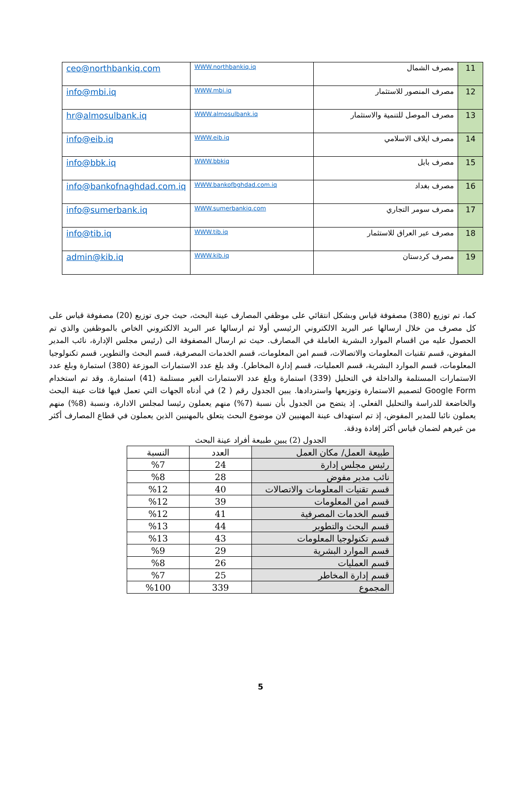| 11 | مصرف الشمال | WWW.northbankiq.iq | ceo@northbankiq.com |
| 12 | مصرف المنصور للاستثمار | WWW.mbi.iq | info@mbi.iq |
| 13 | مصرف الموصل للتنمية والاستثمار | WWW.almosulbank.iq | hr@almosulbank.iq |
| 14 | مصرف ايلاف الاسلامي | WWW.eib.iq | info@eib.iq |
| 15 | مصرف بابل | WWW.bbkiq | info@bbk.iq |
| 16 | مصرف بغداد | WWW.bankofbghdad.com.iq | info@bankofnaghdad.com.iq |
| 17 | مصرف سومر التجاري | WWW.sumerbankiq.com | info@sumerbank.iq |
| 18 | مصرف عبر العراق للاستثمار | WWW.tib.iq | info@tib.iq |
| 19 | مصرف كردستان | WWW.kib.iq | admin@kib.iq |
كما، تم توزيع (380) مصفوفة قياس وبشكل انتقائي على موظفي المصارف عينة البحث، حيث جرى توزيع (20) مصفوفة قياس على كل مصرف من خلال ارسالها عبر البريد الالكتروني الرئيسي أولا ثم ارسالها عبر البريد الالكتروني الخاص بالموظفين والذي تم الحصول عليه من اقسام الموارد البشرية العاملة في المصارف. حيث تم ارسال المصفوفة الى (رئيس مجلس الإدارة، نائب المدير المفوض، قسم تقنيات المعلومات والاتصالات، قسم امن المعلومات، قسم الخدمات المصرفية، قسم البحث والتطوير، قسم تكنولوجيا المعلومات، قسم الموارد البشرية، قسم العمليات، قسم إدارة المخاطر). وقد بلغ عدد الاستمارات الموزعة (380) استمارة وبلغ عدد الاستمارات المستلمة والداخلة في التحليل (339) استمارة وبلغ عدد الاستمارات الغير مستلمة (41) استمارة. وقد تم استخدام Google Form لتصميم الاستمارة وتوزيعها واستردادها. يبين الجدول رقم ( 2) في أدناه الجهات التي تعمل فيها فئات عينة البحث والخاضعة للدراسة والتحليل الفعلي. إذ يتضح من الجدول بأن نسبة (7%) منهم يعملون رئيسا لمجلس الادارة، ونسبة (8%) منهم يعملون نائبا للمدير المفوض، إذ تم استهداف عينة المهنيين لان موضوع البحث يتعلق بالمهنيين الذين يعملون في قطاع المصارف أكثر من غيرهم لضمان قياس أكثر إفادة ودقة.
الجدول (2) يبين طبيعة أفراد عينة البحث
| طبيعة العمل/ مكان العمل | العدد | النسبة |
| --- | --- | --- |
| رئيس مجلس إدارة | 24 | %7 |
| نائب مدير مفوض | 28 | %8 |
| قسم تقنيات المعلومات والاتصالات | 40 | %12 |
| قسم امن المعلومات | 39 | %12 |
| قسم الخدمات المصرفية | 41 | %12 |
| قسم البحث والتطوير | 44 | %13 |
| قسم تكنولوجيا المعلومات | 43 | %13 |
| قسم الموارد البشرية | 29 | %9 |
| قسم العمليات | 26 | %8 |
| قسم إدارة المخاطر | 25 | %7 |
| المجموع | 339 | %100 |
5